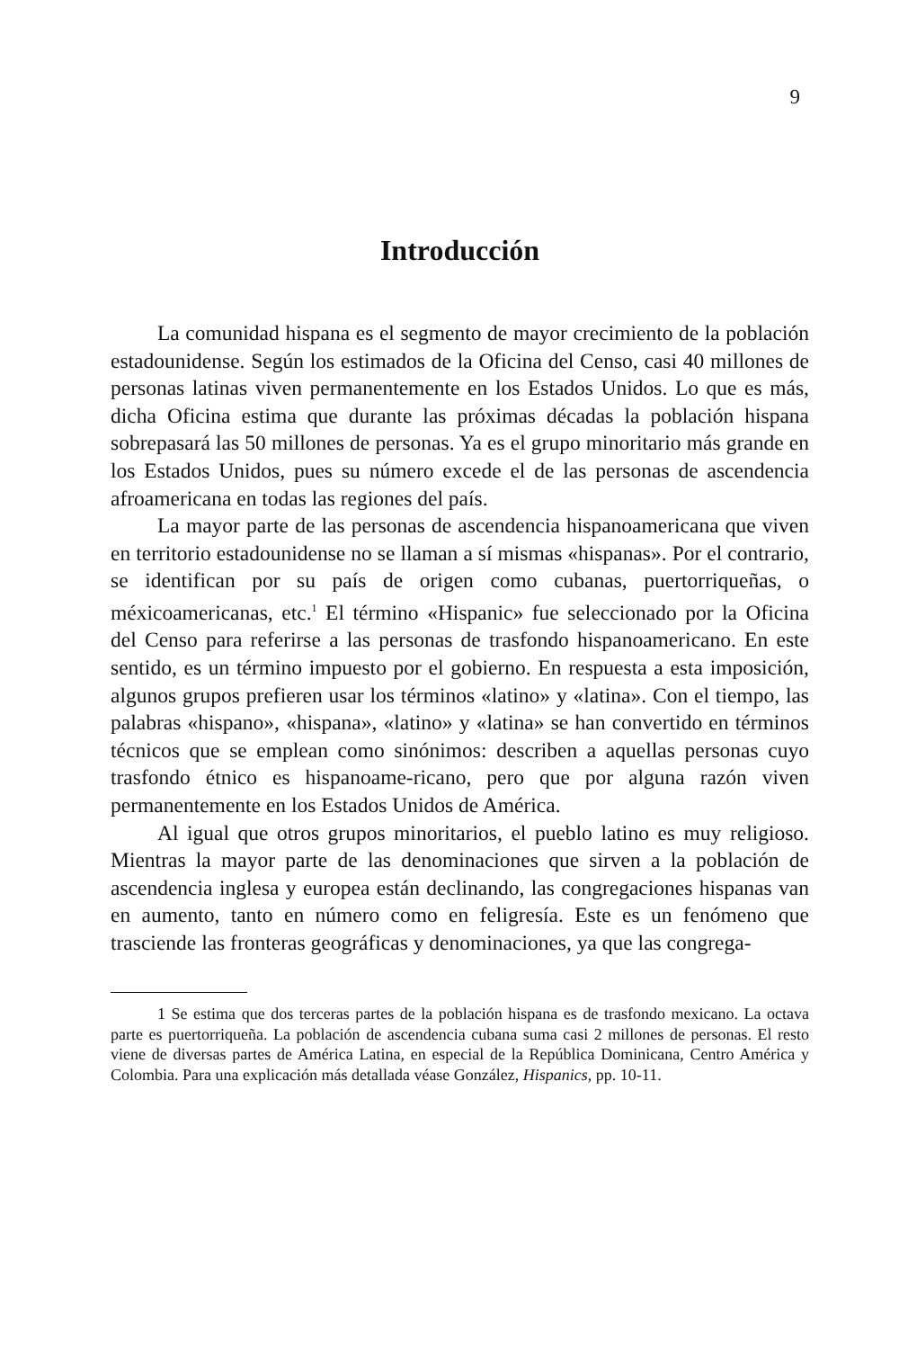9
Introducción
La comunidad hispana es el segmento de mayor crecimiento de la población estadounidense. Según los estimados de la Oficina del Censo, casi 40 millones de personas latinas viven permanentemente en los Estados Unidos. Lo que es más, dicha Oficina estima que durante las próximas décadas la población hispana sobrepasará las 50 millones de personas. Ya es el grupo minoritario más grande en los Estados Unidos, pues su número excede el de las personas de ascendencia afroamericana en todas las regiones del país.
La mayor parte de las personas de ascendencia hispanoamericana que viven en territorio estadounidense no se llaman a sí mismas «hispanas». Por el contrario, se identifican por su país de origen como cubanas, puertorriqueñas, o méxicoamericanas, etc.<sup>1</sup> El término «Hispanic» fue seleccionado por la Oficina del Censo para referirse a las personas de trasfondo hispanoamericano. En este sentido, es un término impuesto por el gobierno. En respuesta a esta imposición, algunos grupos prefieren usar los términos «latino» y «latina». Con el tiempo, las palabras «hispano», «hispana», «latino» y «latina» se han convertido en términos técnicos que se emplean como sinónimos: describen a aquellas personas cuyo trasfondo étnico es hispanoame-ricano, pero que por alguna razón viven permanentemente en los Estados Unidos de América.
Al igual que otros grupos minoritarios, el pueblo latino es muy religioso. Mientras la mayor parte de las denominaciones que sirven a la población de ascendencia inglesa y europea están declinando, las congregaciones hispanas van en aumento, tanto en número como en feligresía. Este es un fenómeno que trasciende las fronteras geográficas y denominaciones, ya que las congrega-
1 Se estima que dos terceras partes de la población hispana es de trasfondo mexicano. La octava parte es puertorriqueña. La población de ascendencia cubana suma casi 2 millones de personas. El resto viene de diversas partes de América Latina, en especial de la República Dominicana, Centro América y Colombia. Para una explicación más detallada véase González, Hispanics, pp. 10-11.